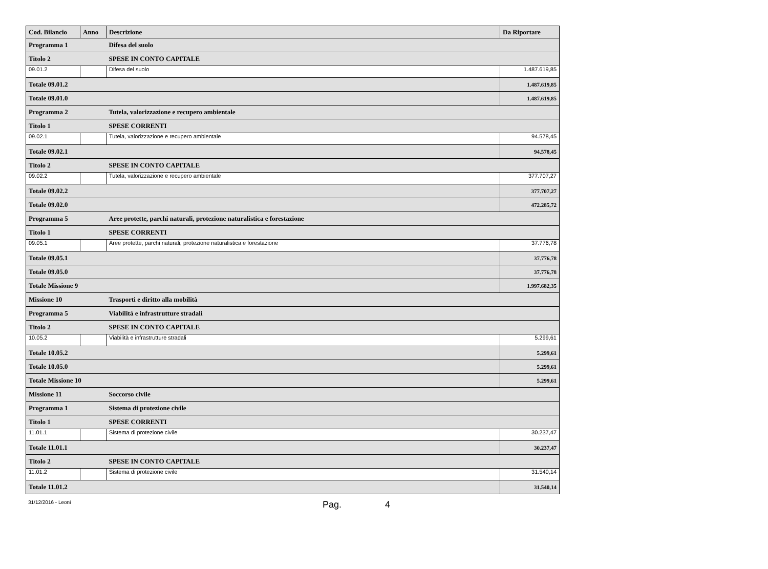| Cod. Bilancio | Anno | Descrizione | Da Riportare |
| --- | --- | --- | --- |
| Programma 1 | | Difesa del suolo | |
| Titolo 2 | | SPESE IN CONTO CAPITALE | |
| 09.01.2 | | Difesa del suolo | 1.487.619,85 |
| Totale 09.01.2 | | | 1.487.619,85 |
| Totale 09.01.0 | | | 1.487.619,85 |
| Programma 2 | | Tutela, valorizzazione e recupero ambientale | |
| Titolo 1 | | SPESE CORRENTI | |
| 09.02.1 | | Tutela, valorizzazione e recupero ambientale | 94.578,45 |
| Totale 09.02.1 | | | 94.578,45 |
| Titolo 2 | | SPESE IN CONTO CAPITALE | |
| 09.02.2 | | Tutela, valorizzazione e recupero ambientale | 377.707,27 |
| Totale 09.02.2 | | | 377.707,27 |
| Totale 09.02.0 | | | 472.285,72 |
| Programma 5 | | Aree protette, parchi naturali, protezione naturalistica e forestazione | |
| Titolo 1 | | SPESE CORRENTI | |
| 09.05.1 | | Aree protette, parchi naturali, protezione naturalistica e forestazione | 37.776,78 |
| Totale 09.05.1 | | | 37.776,78 |
| Totale 09.05.0 | | | 37.776,78 |
| Totale Missione 9 | | | 1.997.682,35 |
| Missione 10 | | Trasporti e diritto alla mobilità | |
| Programma 5 | | Viabilità e infrastrutture stradali | |
| Titolo 2 | | SPESE IN CONTO CAPITALE | |
| 10.05.2 | | Viabilità e infrastrutture stradali | 5.299,61 |
| Totale 10.05.2 | | | 5.299,61 |
| Totale 10.05.0 | | | 5.299,61 |
| Totale Missione 10 | | | 5.299,61 |
| Missione 11 | | Soccorso civile | |
| Programma 1 | | Sistema di protezione civile | |
| Titolo 1 | | SPESE CORRENTI | |
| 11.01.1 | | Sistema di protezione civile | 30.237,47 |
| Totale 11.01.1 | | | 30.237,47 |
| Titolo 2 | | SPESE IN CONTO CAPITALE | |
| 11.01.2 | | Sistema di protezione civile | 31.540,14 |
| Totale 11.01.2 | | | 31.540,14 |
31/12/2016 - Leoni Pag. 4